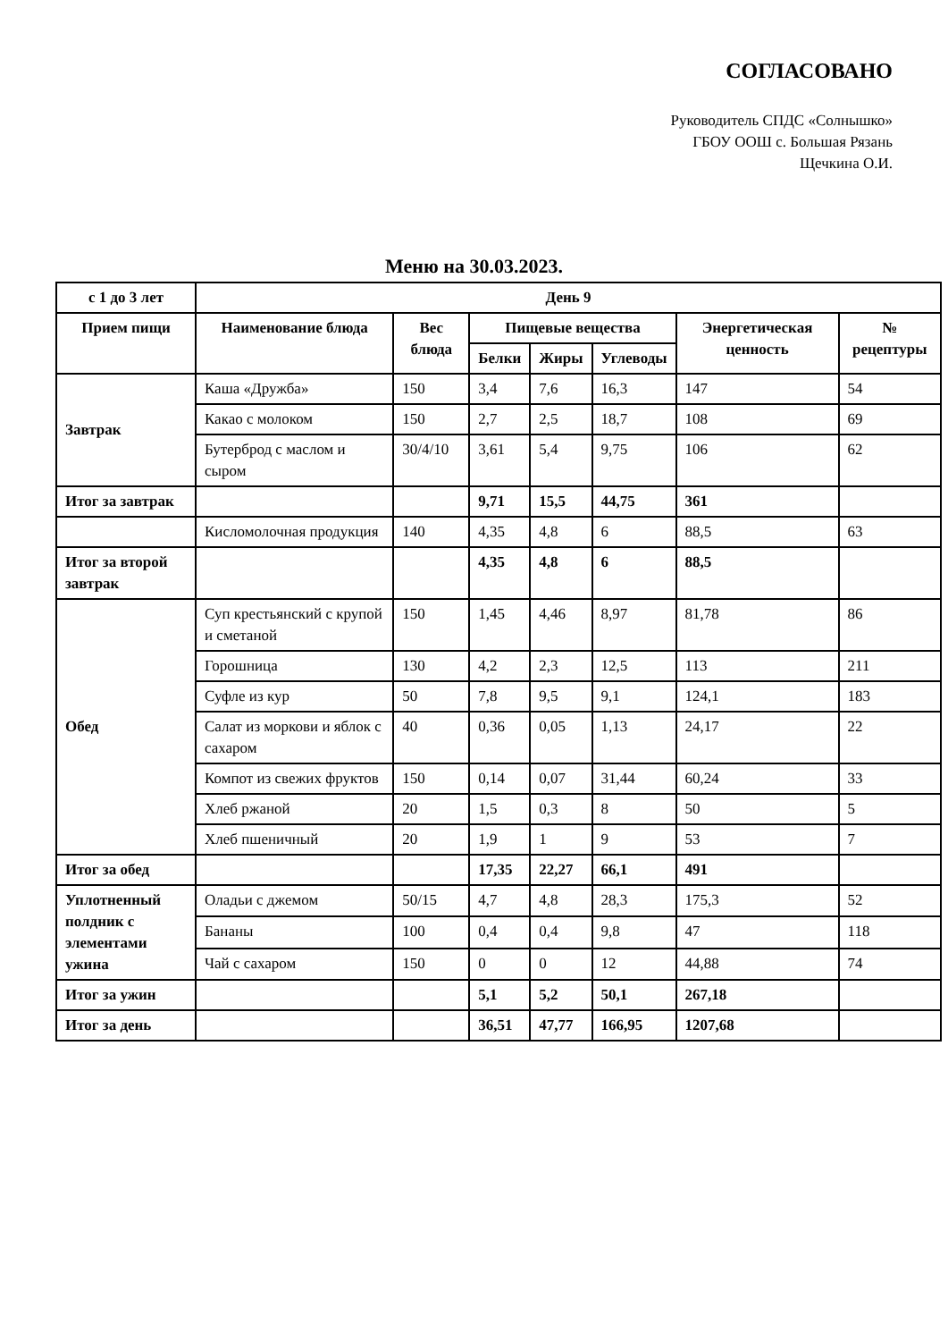СОГЛАСОВАНО
Руководитель СПДС «Солнышко»
ГБОУ ООШ с. Большая Рязань
Щечкина О.И.
Меню на 30.03.2023.
| с 1 до 3 лет | День 9 | | | | | | |
| --- | --- | --- | --- | --- | --- | --- | --- |
| Прием пищи | Наименование блюда | Вес блюда | Пищевые вещества | | | Энергетическая ценность | № рецептуры |
| | | | Белки | Жиры | Углеводы | | |
| Завтрак | Каша «Дружба» | 150 | 3,4 | 7,6 | 16,3 | 147 | 54 |
| | Какао с молоком | 150 | 2,7 | 2,5 | 18,7 | 108 | 69 |
| | Бутерброд с маслом и сыром | 30/4/10 | 3,61 | 5,4 | 9,75 | 106 | 62 |
| Итог за завтрак | | | 9,71 | 15,5 | 44,75 | 361 | |
| | Кисломолочная продукция | 140 | 4,35 | 4,8 | 6 | 88,5 | 63 |
| Итог за второй завтрак | | | 4,35 | 4,8 | 6 | 88,5 | |
| Обед | Суп крестьянский с крупой и сметаной | 150 | 1,45 | 4,46 | 8,97 | 81,78 | 86 |
| | Горошница | 130 | 4,2 | 2,3 | 12,5 | 113 | 211 |
| | Суфле из кур | 50 | 7,8 | 9,5 | 9,1 | 124,1 | 183 |
| | Салат из моркови и яблок с сахаром | 40 | 0,36 | 0,05 | 1,13 | 24,17 | 22 |
| | Компот из свежих фруктов | 150 | 0,14 | 0,07 | 31,44 | 60,24 | 33 |
| | Хлеб ржаной | 20 | 1,5 | 0,3 | 8 | 50 | 5 |
| | Хлеб пшеничный | 20 | 1,9 | 1 | 9 | 53 | 7 |
| Итог за обед | | | 17,35 | 22,27 | 66,1 | 491 | |
| Уплотненный полдник с элементами ужина | Оладьи с джемом | 50/15 | 4,7 | 4,8 | 28,3 | 175,3 | 52 |
| | Бананы | 100 | 0,4 | 0,4 | 9,8 | 47 | 118 |
| | Чай с сахаром | 150 | 0 | 0 | 12 | 44,88 | 74 |
| Итог за ужин | | | 5,1 | 5,2 | 50,1 | 267,18 | |
| Итог за день | | | 36,51 | 47,77 | 166,95 | 1207,68 | |